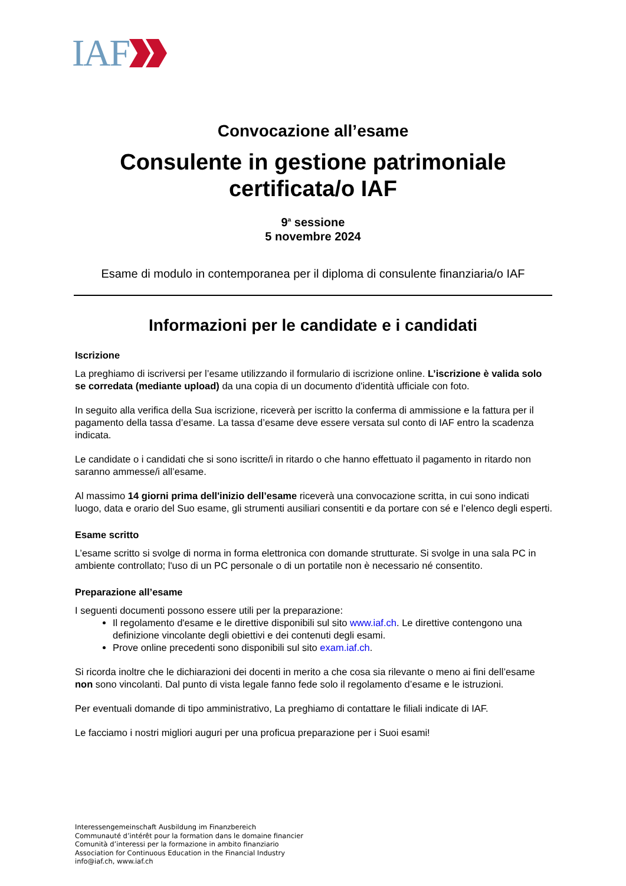IAF
Convocazione all’esame
Consulente in gestione patrimoniale
certificata/o IAF
9<sup>a</sup> sessione
5 novembre 2024
Esame di modulo in contemporanea per il diploma di consulente finanziaria/o IAF
Informazioni per le candidate e i candidati
Iscrizione
La preghiamo di iscriversi per l’esame utilizzando il formulario di iscrizione online. L’iscrizione è valida solo se corredata (mediante upload) da una copia di un documento d'identità ufficiale con foto.
In seguito alla verifica della Sua iscrizione, riceverà per iscritto la conferma di ammissione e la fattura per il pagamento della tassa d’esame. La tassa d’esame deve essere versata sul conto di IAF entro la scadenza indicata.
Le candidate o i candidati che si sono iscritte/i in ritardo o che hanno effettuato il pagamento in ritardo non saranno ammesse/i all’esame.
Al massimo 14 giorni prima dell'inizio dell’esame riceverà una convocazione scritta, in cui sono indicati luogo, data e orario del Suo esame, gli strumenti ausiliari consentiti e da portare con sé e l’elenco degli esperti.
Esame scritto
L’esame scritto si svolge di norma in forma elettronica con domande strutturate. Si svolge in una sala PC in ambiente controllato; l'uso di un PC personale o di un portatile non è necessario né consentito.
Preparazione all’esame
I seguenti documenti possono essere utili per la preparazione:
Il regolamento d'esame e le direttive disponibili sul sito www.iaf.ch. Le direttive contengono una definizione vincolante degli obiettivi e dei contenuti degli esami.
Prove online precedenti sono disponibili sul sito exam.iaf.ch.
Si ricorda inoltre che le dichiarazioni dei docenti in merito a che cosa sia rilevante o meno ai fini dell’esame non sono vincolanti. Dal punto di vista legale fanno fede solo il regolamento d’esame e le istruzioni.
Per eventuali domande di tipo amministrativo, La preghiamo di contattare le filiali indicate di IAF.
Le facciamo i nostri migliori auguri per una proficua preparazione per i Suoi esami!
Interessengemeinschaft Ausbildung im Finanzbereich
Communauté d’intérêt pour la formation dans le domaine financier
Comunità d’interessi per la formazione in ambito finanziario
Association for Continuous Education in the Financial Industry
info@iaf.ch, www.iaf.ch